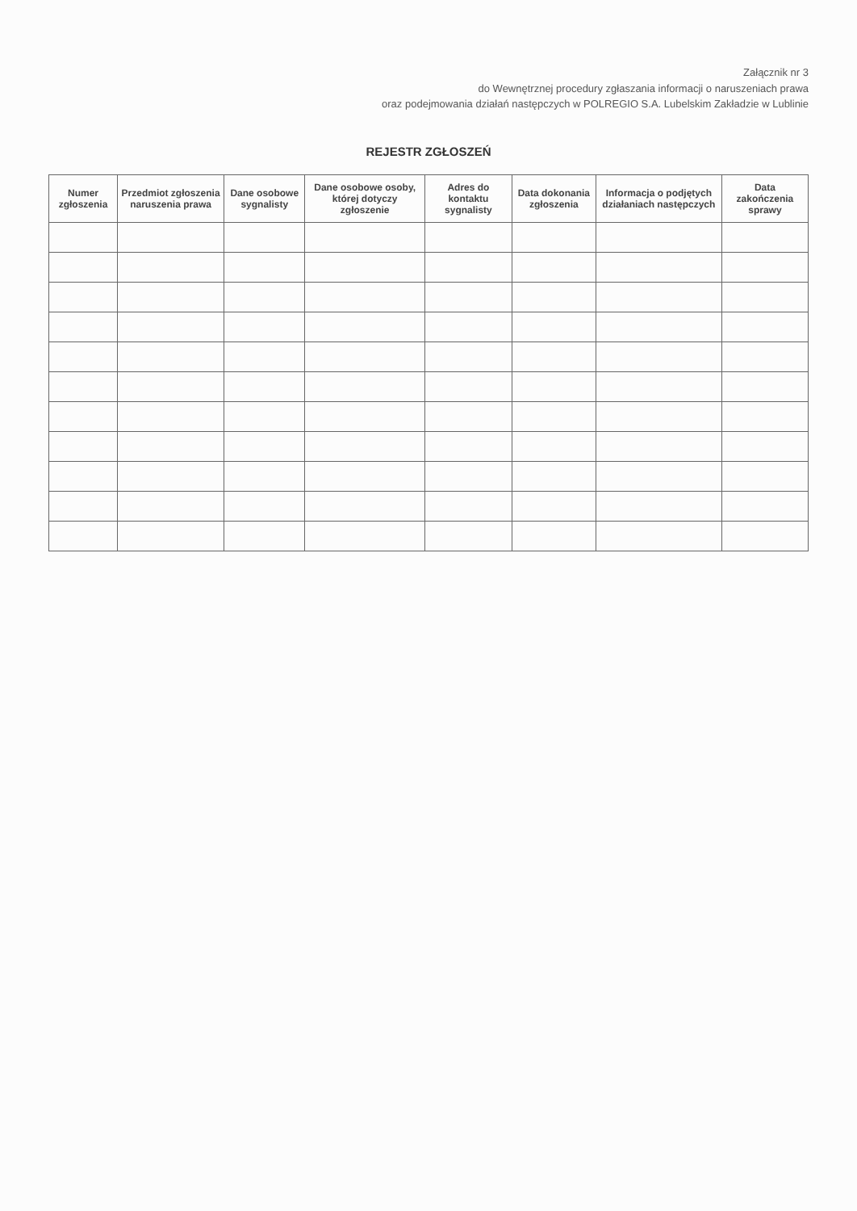Załącznik nr 3
do Wewnętrznej procedury zgłaszania informacji o naruszeniach prawa
oraz podejmowania działań następczych w POLREGIO S.A. Lubelskim Zakładzie w Lublinie
REJESTR ZGŁOSZEŃ
| Numer zgłoszenia | Przedmiot zgłoszenia naruszenia prawa | Dane osobowe sygnalisty | Dane osobowe osoby, której dotyczy zgłoszenie | Adres do kontaktu sygnalisty | Data dokonania zgłoszenia | Informacja o podjętych działaniach następczych | Data zakończenia sprawy |
| --- | --- | --- | --- | --- | --- | --- | --- |